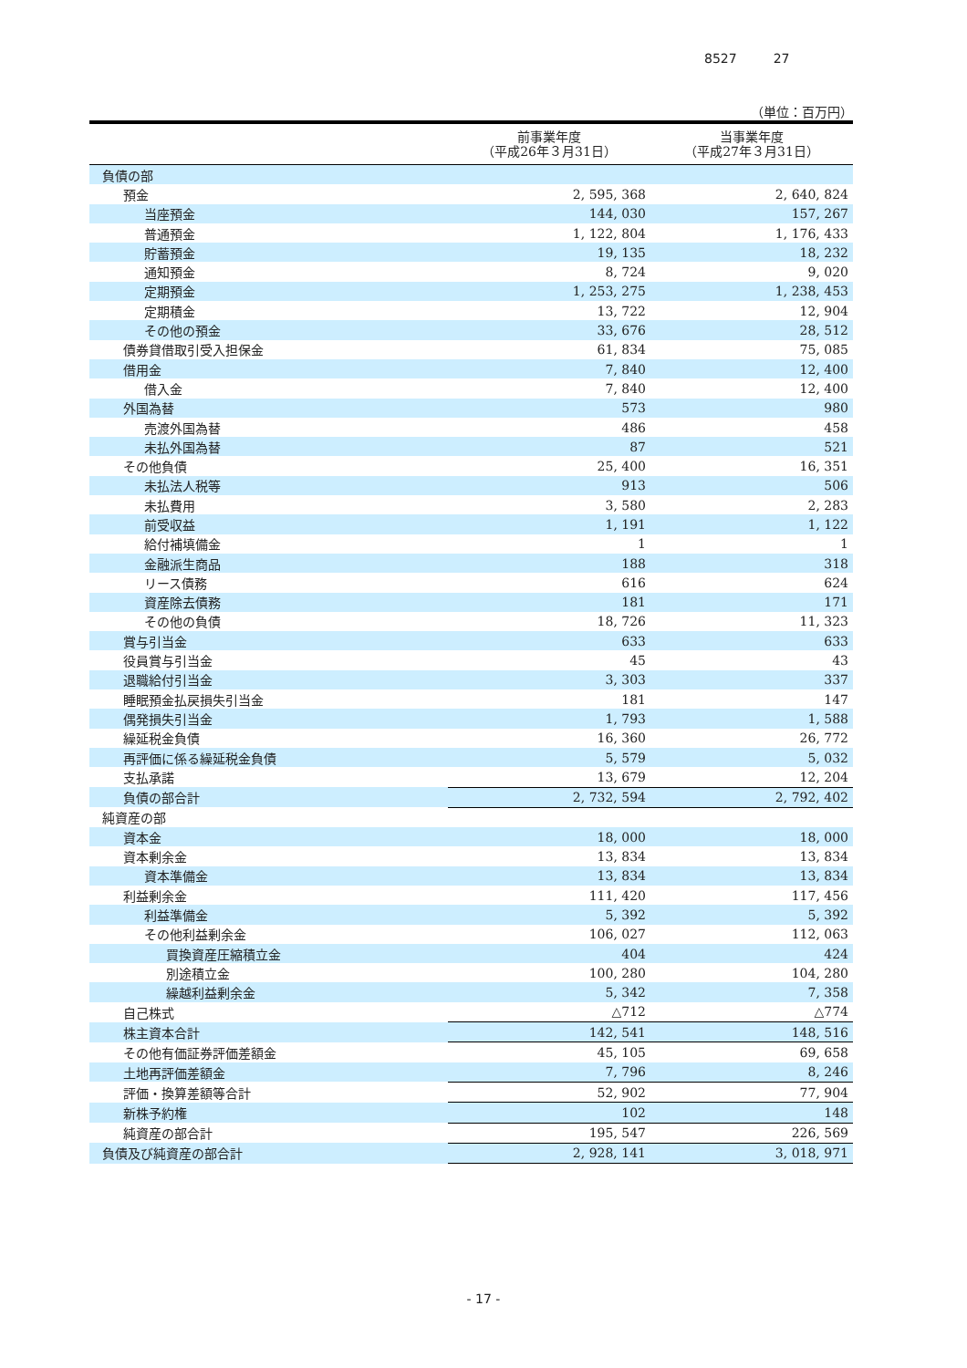8527 27
（単位：百万円）
| | 前事業年度 （平成26年３月31日） | 当事業年度 （平成27年３月31日） |
| --- | --- | --- |
| 負債の部 | | |
| 預金 | 2, 595, 368 | 2, 640, 824 |
| 当座預金 | 144, 030 | 157, 267 |
| 普通預金 | 1, 122, 804 | 1, 176, 433 |
| 貯蓄預金 | 19, 135 | 18, 232 |
| 通知預金 | 8, 724 | 9, 020 |
| 定期預金 | 1, 253, 275 | 1, 238, 453 |
| 定期積金 | 13, 722 | 12, 904 |
| その他の預金 | 33, 676 | 28, 512 |
| 債券貸借取引受入担保金 | 61, 834 | 75, 085 |
| 借用金 | 7, 840 | 12, 400 |
| 借入金 | 7, 840 | 12, 400 |
| 外国為替 | 573 | 980 |
| 売渡外国為替 | 486 | 458 |
| 未払外国為替 | 87 | 521 |
| その他負債 | 25, 400 | 16, 351 |
| 未払法人税等 | 913 | 506 |
| 未払費用 | 3, 580 | 2, 283 |
| 前受収益 | 1, 191 | 1, 122 |
| 給付補填備金 | 1 | 1 |
| 金融派生商品 | 188 | 318 |
| リース債務 | 616 | 624 |
| 資産除去債務 | 181 | 171 |
| その他の負債 | 18, 726 | 11, 323 |
| 賞与引当金 | 633 | 633 |
| 役員賞与引当金 | 45 | 43 |
| 退職給付引当金 | 3, 303 | 337 |
| 睡眠預金払戻損失引当金 | 181 | 147 |
| 偶発損失引当金 | 1, 793 | 1, 588 |
| 繰延税金負債 | 16, 360 | 26, 772 |
| 再評価に係る繰延税金負債 | 5, 579 | 5, 032 |
| 支払承諾 | 13, 679 | 12, 204 |
| 負債の部合計 | 2, 732, 594 | 2, 792, 402 |
| 純資産の部 | | |
| 資本金 | 18, 000 | 18, 000 |
| 資本剰余金 | 13, 834 | 13, 834 |
| 資本準備金 | 13, 834 | 13, 834 |
| 利益剰余金 | 111, 420 | 117, 456 |
| 利益準備金 | 5, 392 | 5, 392 |
| その他利益剰余金 | 106, 027 | 112, 063 |
| 買換資産圧縮積立金 | 404 | 424 |
| 別途積立金 | 100, 280 | 104, 280 |
| 繰越利益剰余金 | 5, 342 | 7, 358 |
| 自己株式 | △712 | △774 |
| 株主資本合計 | 142, 541 | 148, 516 |
| その他有価証券評価差額金 | 45, 105 | 69, 658 |
| 土地再評価差額金 | 7, 796 | 8, 246 |
| 評価・換算差額等合計 | 52, 902 | 77, 904 |
| 新株予約権 | 102 | 148 |
| 純資産の部合計 | 195, 547 | 226, 569 |
| 負債及び純資産の部合計 | 2, 928, 141 | 3, 018, 971 |
- 17 -